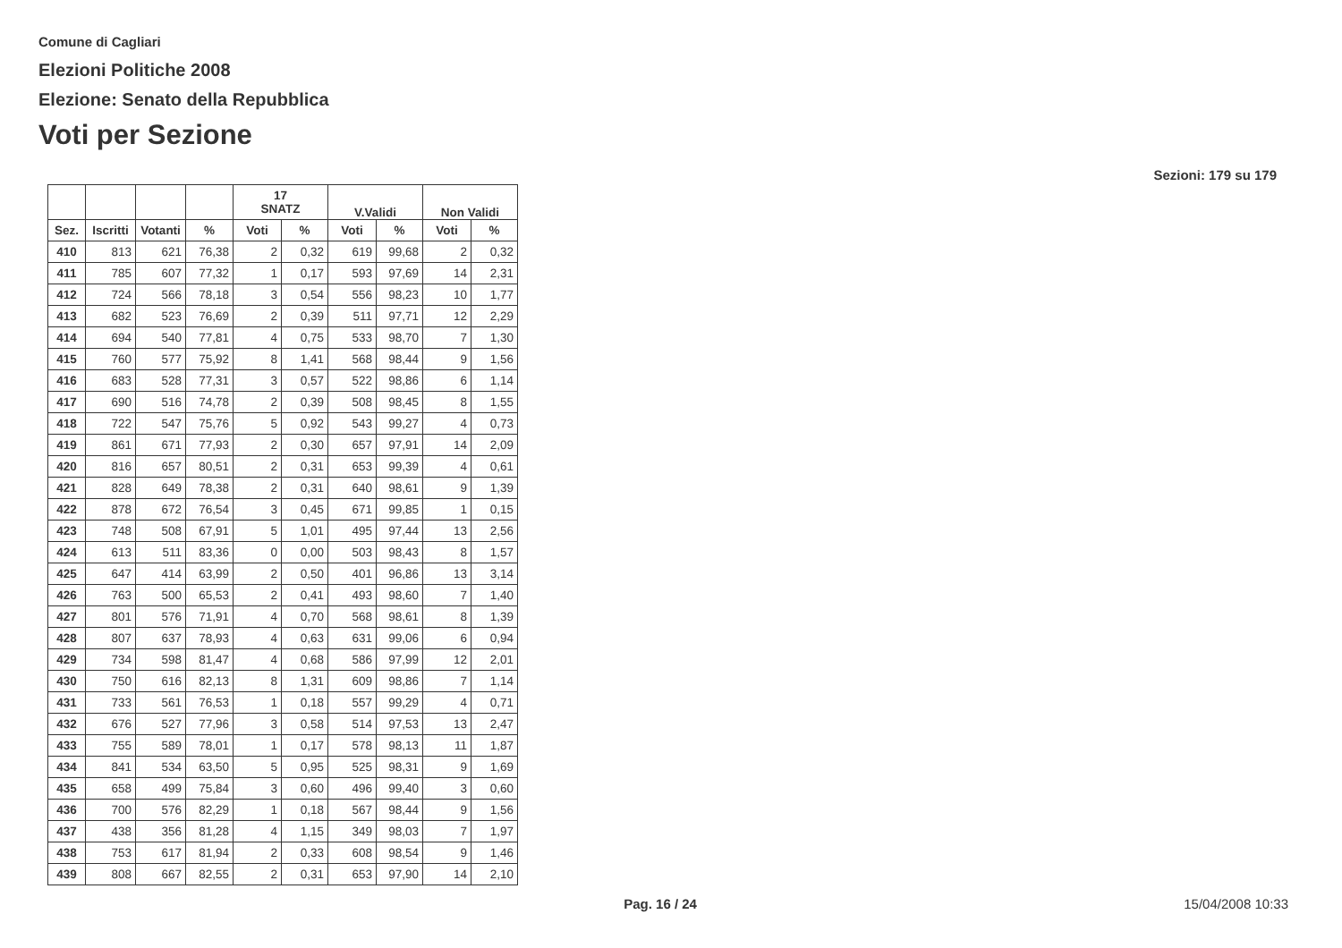Comune di Cagliari
Elezioni Politiche 2008
Elezione: Senato della Repubblica
Voti per Sezione
Sezioni: 179 su 179
| | | | | 17 SNATZ | | V.Validi | | Non Validi | |
| --- | --- | --- | --- | --- | --- | --- | --- | --- | --- |
| Sez. | Iscritti | Votanti | % | Voti | % | Voti | % | Voti | % |
| 410 | 813 | 621 | 76,38 | 2 | 0,32 | 619 | 99,68 | 2 | 0,32 |
| 411 | 785 | 607 | 77,32 | 1 | 0,17 | 593 | 97,69 | 14 | 2,31 |
| 412 | 724 | 566 | 78,18 | 3 | 0,54 | 556 | 98,23 | 10 | 1,77 |
| 413 | 682 | 523 | 76,69 | 2 | 0,39 | 511 | 97,71 | 12 | 2,29 |
| 414 | 694 | 540 | 77,81 | 4 | 0,75 | 533 | 98,70 | 7 | 1,30 |
| 415 | 760 | 577 | 75,92 | 8 | 1,41 | 568 | 98,44 | 9 | 1,56 |
| 416 | 683 | 528 | 77,31 | 3 | 0,57 | 522 | 98,86 | 6 | 1,14 |
| 417 | 690 | 516 | 74,78 | 2 | 0,39 | 508 | 98,45 | 8 | 1,55 |
| 418 | 722 | 547 | 75,76 | 5 | 0,92 | 543 | 99,27 | 4 | 0,73 |
| 419 | 861 | 671 | 77,93 | 2 | 0,30 | 657 | 97,91 | 14 | 2,09 |
| 420 | 816 | 657 | 80,51 | 2 | 0,31 | 653 | 99,39 | 4 | 0,61 |
| 421 | 828 | 649 | 78,38 | 2 | 0,31 | 640 | 98,61 | 9 | 1,39 |
| 422 | 878 | 672 | 76,54 | 3 | 0,45 | 671 | 99,85 | 1 | 0,15 |
| 423 | 748 | 508 | 67,91 | 5 | 1,01 | 495 | 97,44 | 13 | 2,56 |
| 424 | 613 | 511 | 83,36 | 0 | 0,00 | 503 | 98,43 | 8 | 1,57 |
| 425 | 647 | 414 | 63,99 | 2 | 0,50 | 401 | 96,86 | 13 | 3,14 |
| 426 | 763 | 500 | 65,53 | 2 | 0,41 | 493 | 98,60 | 7 | 1,40 |
| 427 | 801 | 576 | 71,91 | 4 | 0,70 | 568 | 98,61 | 8 | 1,39 |
| 428 | 807 | 637 | 78,93 | 4 | 0,63 | 631 | 99,06 | 6 | 0,94 |
| 429 | 734 | 598 | 81,47 | 4 | 0,68 | 586 | 97,99 | 12 | 2,01 |
| 430 | 750 | 616 | 82,13 | 8 | 1,31 | 609 | 98,86 | 7 | 1,14 |
| 431 | 733 | 561 | 76,53 | 1 | 0,18 | 557 | 99,29 | 4 | 0,71 |
| 432 | 676 | 527 | 77,96 | 3 | 0,58 | 514 | 97,53 | 13 | 2,47 |
| 433 | 755 | 589 | 78,01 | 1 | 0,17 | 578 | 98,13 | 11 | 1,87 |
| 434 | 841 | 534 | 63,50 | 5 | 0,95 | 525 | 98,31 | 9 | 1,69 |
| 435 | 658 | 499 | 75,84 | 3 | 0,60 | 496 | 99,40 | 3 | 0,60 |
| 436 | 700 | 576 | 82,29 | 1 | 0,18 | 567 | 98,44 | 9 | 1,56 |
| 437 | 438 | 356 | 81,28 | 4 | 1,15 | 349 | 98,03 | 7 | 1,97 |
| 438 | 753 | 617 | 81,94 | 2 | 0,33 | 608 | 98,54 | 9 | 1,46 |
| 439 | 808 | 667 | 82,55 | 2 | 0,31 | 653 | 97,90 | 14 | 2,10 |
Pag. 16 / 24 15/04/2008 10:33